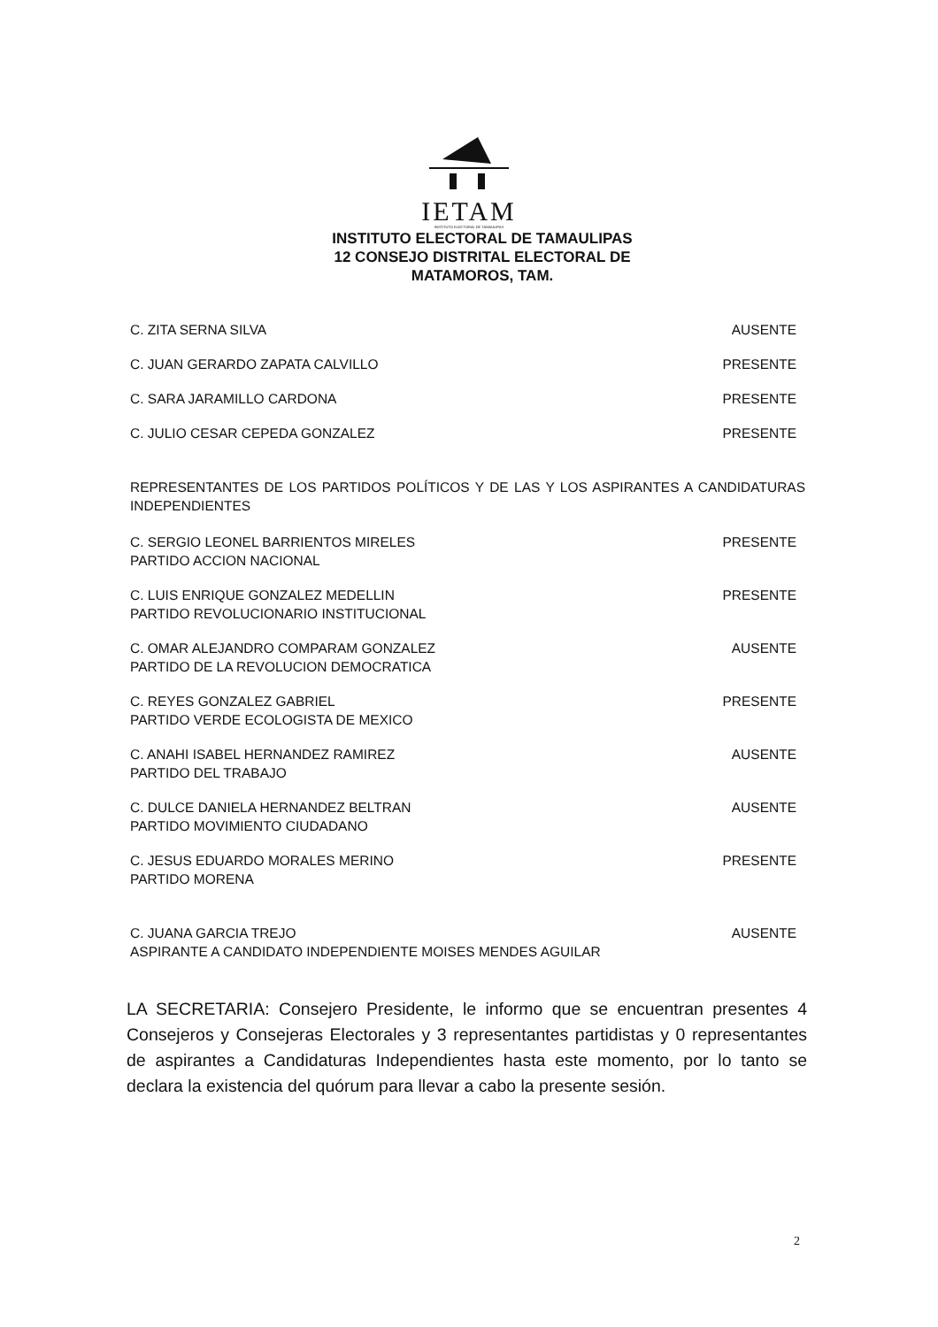IETAM
INSTITUTO ELECTORAL DE TAMAULIPAS
INSTITUTO ELECTORAL DE TAMAULIPAS
12 CONSEJO DISTRITAL ELECTORAL DE
MATAMOROS, TAM.
C. ZITA SERNA SILVA AUSENTE
C. JUAN GERARDO ZAPATA CALVILLO PRESENTE
C. SARA JARAMILLO CARDONA PRESENTE
C. JULIO CESAR CEPEDA GONZALEZ PRESENTE
REPRESENTANTES DE LOS PARTIDOS POLÍTICOS Y DE LAS Y LOS ASPIRANTES A CANDIDATURAS INDEPENDIENTES
C. SERGIO LEONEL BARRIENTOS MIRELES
PARTIDO ACCION NACIONAL PRESENTE
C. LUIS ENRIQUE GONZALEZ MEDELLIN
PARTIDO REVOLUCIONARIO INSTITUCIONAL PRESENTE
C. OMAR ALEJANDRO COMPARAM GONZALEZ
PARTIDO DE LA REVOLUCION DEMOCRATICA AUSENTE
C. REYES GONZALEZ GABRIEL
PARTIDO VERDE ECOLOGISTA DE MEXICO PRESENTE
C. ANAHI ISABEL HERNANDEZ RAMIREZ
PARTIDO DEL TRABAJO AUSENTE
C. DULCE DANIELA HERNANDEZ BELTRAN
PARTIDO MOVIMIENTO CIUDADANO AUSENTE
C. JESUS EDUARDO MORALES MERINO
PARTIDO MORENA PRESENTE
C. JUANA GARCIA TREJO
ASPIRANTE A CANDIDATO INDEPENDIENTE MOISES MENDES AGUILAR AUSENTE
LA SECRETARIA: Consejero Presidente, le informo que se encuentran presentes 4 Consejeros y Consejeras Electorales y 3 representantes partidistas y 0 representantes de aspirantes a Candidaturas Independientes hasta este momento, por lo tanto se declara la existencia del quórum para llevar a cabo la presente sesión.
2